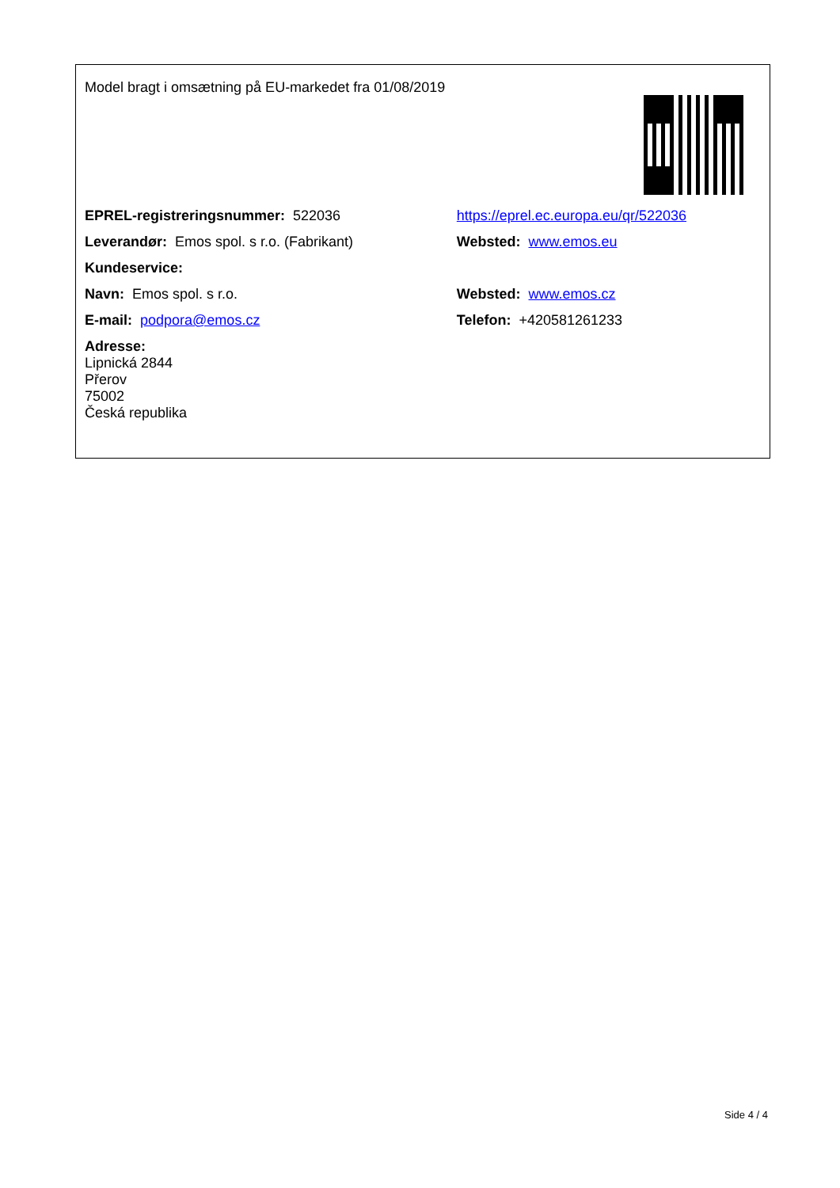| Model bragt i omsætning på EU-markedet fra 01/08/2019 | |
| EPREL-registreringsnummer: 522036 | https://eprel.ec.europa.eu/qr/522036 |
| Leverandør: Emos spol. s r.o. (Fabrikant) | Websted: www.emos.eu |
| Kundeservice: | |
| Navn: Emos spol. s r.o. | Websted: www.emos.cz |
| E-mail: podpora@emos.cz | Telefon: +420581261233 |
| Adresse: Lipnická 2844 Přerov 75002 Česká republika | |
Side 4 / 4